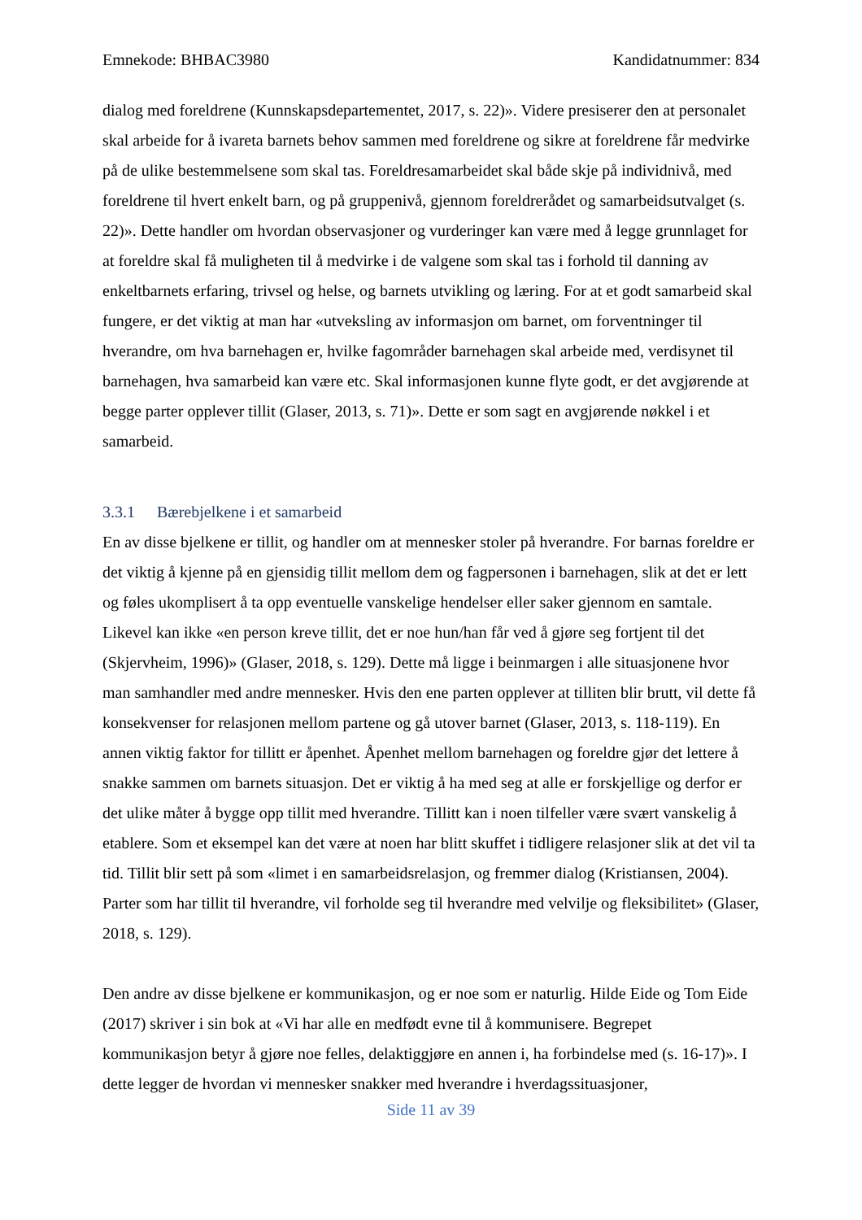Emnekode: BHBAC3980 Kandidatnummer: 834
dialog med foreldrene (Kunnskapsdepartementet, 2017, s. 22)». Videre presiserer den at personalet skal arbeide for å ivareta barnets behov sammen med foreldrene og sikre at foreldrene får medvirke på de ulike bestemmelsene som skal tas. Foreldresamarbeidet skal både skje på individnivå, med foreldrene til hvert enkelt barn, og på gruppenivå, gjennom foreldrerådet og samarbeidsutvalget (s. 22)». Dette handler om hvordan observasjoner og vurderinger kan være med å legge grunnlaget for at foreldre skal få muligheten til å medvirke i de valgene som skal tas i forhold til danning av enkeltbarnets erfaring, trivsel og helse, og barnets utvikling og læring. For at et godt samarbeid skal fungere, er det viktig at man har «utveksling av informasjon om barnet, om forventninger til hverandre, om hva barnehagen er, hvilke fagområder barnehagen skal arbeide med, verdisynet til barnehagen, hva samarbeid kan være etc. Skal informasjonen kunne flyte godt, er det avgjørende at begge parter opplever tillit (Glaser, 2013, s. 71)». Dette er som sagt en avgjørende nøkkel i et samarbeid.
3.3.1 Bærebjelkene i et samarbeid
En av disse bjelkene er tillit, og handler om at mennesker stoler på hverandre. For barnas foreldre er det viktig å kjenne på en gjensidig tillit mellom dem og fagpersonen i barnehagen, slik at det er lett og føles ukomplisert å ta opp eventuelle vanskelige hendelser eller saker gjennom en samtale. Likevel kan ikke «en person kreve tillit, det er noe hun/han får ved å gjøre seg fortjent til det (Skjervheim, 1996)» (Glaser, 2018, s. 129). Dette må ligge i beinmargen i alle situasjonene hvor man samhandler med andre mennesker. Hvis den ene parten opplever at tilliten blir brutt, vil dette få konsekvenser for relasjonen mellom partene og gå utover barnet (Glaser, 2013, s. 118-119). En annen viktig faktor for tillitt er åpenhet. Åpenhet mellom barnehagen og foreldre gjør det lettere å snakke sammen om barnets situasjon. Det er viktig å ha med seg at alle er forskjellige og derfor er det ulike måter å bygge opp tillit med hverandre. Tillitt kan i noen tilfeller være svært vanskelig å etablere. Som et eksempel kan det være at noen har blitt skuffet i tidligere relasjoner slik at det vil ta tid. Tillit blir sett på som «limet i en samarbeidsrelasjon, og fremmer dialog (Kristiansen, 2004). Parter som har tillit til hverandre, vil forholde seg til hverandre med velvilje og fleksibilitet» (Glaser, 2018, s. 129).
Den andre av disse bjelkene er kommunikasjon, og er noe som er naturlig. Hilde Eide og Tom Eide (2017) skriver i sin bok at «Vi har alle en medfødt evne til å kommunisere. Begrepet kommunikasjon betyr å gjøre noe felles, delaktiggjøre en annen i, ha forbindelse med (s. 16-17)». I dette legger de hvordan vi mennesker snakker med hverandre i hverdagssituasjoner,
Side 11 av 39